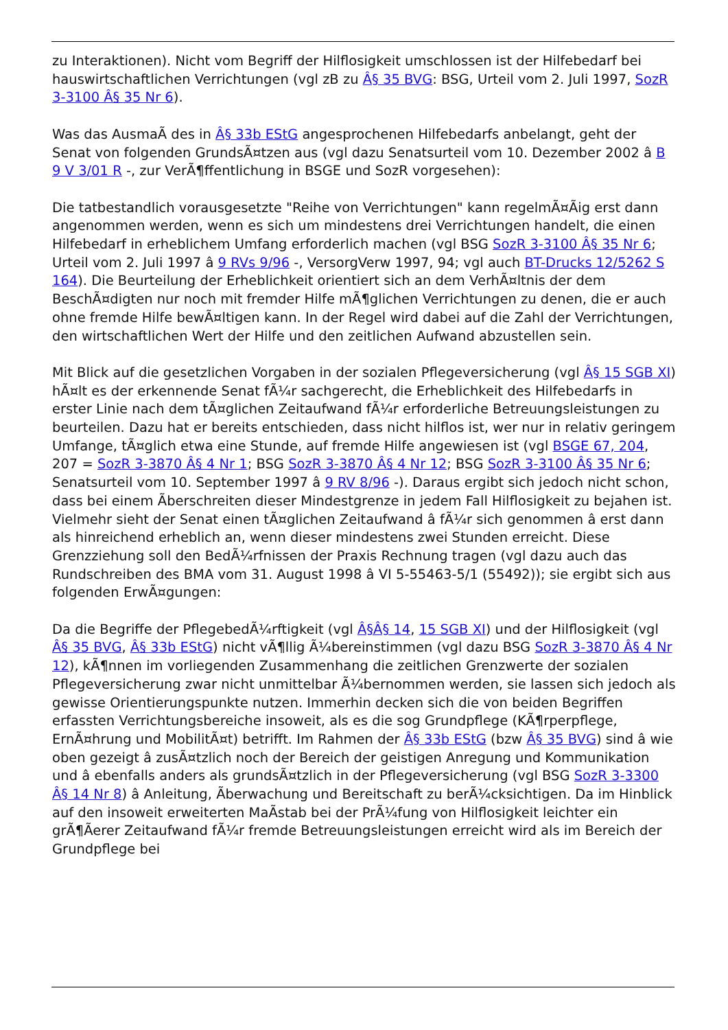zu Interaktionen). Nicht vom Begriff der Hilflosigkeit umschlossen ist der Hilfebedarf bei hauswirtschaftlichen Verrichtungen (vgl zB zu Â§ 35 BVG: BSG, Urteil vom 2. Juli 1997, SozR 3-3100 Â§ 35 Nr 6).
Was das AusmaÃ des in Â§ 33b EStG angesprochenen Hilfebedarfs anbelangt, geht der Senat von folgenden GrundsÃ¤tzen aus (vgl dazu Senatsurteil vom 10. Dezember 2002 â B 9 V 3/01 R -, zur VerÃ¶ffentlichung in BSGE und SozR vorgesehen):
Die tatbestandlich vorausgesetzte "Reihe von Verrichtungen" kann regelmÃ¤Ãig erst dann angenommen werden, wenn es sich um mindestens drei Verrichtungen handelt, die einen Hilfebedarf in erheblichem Umfang erforderlich machen (vgl BSG SozR 3-3100 Â§ 35 Nr 6; Urteil vom 2. Juli 1997 â 9 RVs 9/96 -, VersorgVerw 1997, 94; vgl auch BT-Drucks 12/5262 S 164). Die Beurteilung der Erheblichkeit orientiert sich an dem VerhÃ¤ltnis der dem BeschÃ¤digten nur noch mit fremder Hilfe mÃ¶glichen Verrichtungen zu denen, die er auch ohne fremde Hilfe bewÃ¤ltigen kann. In der Regel wird dabei auf die Zahl der Verrichtungen, den wirtschaftlichen Wert der Hilfe und den zeitlichen Aufwand abzustellen sein.
Mit Blick auf die gesetzlichen Vorgaben in der sozialen Pflegeversicherung (vgl Â§ 15 SGB XI) hÃ¤lt es der erkennende Senat fÃ¼r sachgerecht, die Erheblichkeit des Hilfebedarfs in erster Linie nach dem tÃ¤glichen Zeitaufwand fÃ¼r erforderliche Betreuungsleistungen zu beurteilen. Dazu hat er bereits entschieden, dass nicht hilflos ist, wer nur in relativ geringem Umfange, tÃ¤glich etwa eine Stunde, auf fremde Hilfe angewiesen ist (vgl BSGE 67, 204, 207 = SozR 3-3870 Â§ 4 Nr 1; BSG SozR 3-3870 Â§ 4 Nr 12; BSG SozR 3-3100 Â§ 35 Nr 6; Senatsurteil vom 10. September 1997 â 9 RV 8/96 -). Daraus ergibt sich jedoch nicht schon, dass bei einem Ãberschreiten dieser Mindestgrenze in jedem Fall Hilflosigkeit zu bejahen ist. Vielmehr sieht der Senat einen tÃ¤glichen Zeitaufwand â fÃ¼r sich genommen â erst dann als hinreichend erheblich an, wenn dieser mindestens zwei Stunden erreicht. Diese Grenzziehung soll den BedÃ¼rfnissen der Praxis Rechnung tragen (vgl dazu auch das Rundschreiben des BMA vom 31. August 1998 â VI 5-55463-5/1 (55492)); sie ergibt sich aus folgenden ErwÃ¤gungen:
Da die Begriffe der PflegebedÃ¼rftigkeit (vgl Â§Â§ 14, 15 SGB XI) und der Hilflosigkeit (vgl Â§ 35 BVG, Â§ 33b EStG) nicht vÃ¶llig Ã¼bereinstimmen (vgl dazu BSG SozR 3-3870 Â§ 4 Nr 12), kÃ¶nnen im vorliegenden Zusammenhang die zeitlichen Grenzwerte der sozialen Pflegeversicherung zwar nicht unmittelbar Ã¼bernommen werden, sie lassen sich jedoch als gewisse Orientierungspunkte nutzen. Immerhin decken sich die von beiden Begriffen erfassten Verrichtungsbereiche insoweit, als es die sog Grundpflege (KÃ¶rperpflege, ErnÃ¤hrung und MobilitÃ¤t) betrifft. Im Rahmen der Â§ 33b EStG (bzw Â§ 35 BVG) sind â wie oben gezeigt â zusÃ¤tzlich noch der Bereich der geistigen Anregung und Kommunikation und â ebenfalls anders als grundsÃ¤tzlich in der Pflegeversicherung (vgl BSG SozR 3-3300 Â§ 14 Nr 8) â Anleitung, Ãberwachung und Bereitschaft zu berÃ¼cksichtigen. Da im Hinblick auf den insoweit erweiterten MaÃstab bei der PrÃ¼fung von Hilflosigkeit leichter ein grÃ¶Ãerer Zeitaufwand fÃ¼r fremde Betreuungsleistungen erreicht wird als im Bereich der Grundpflege bei